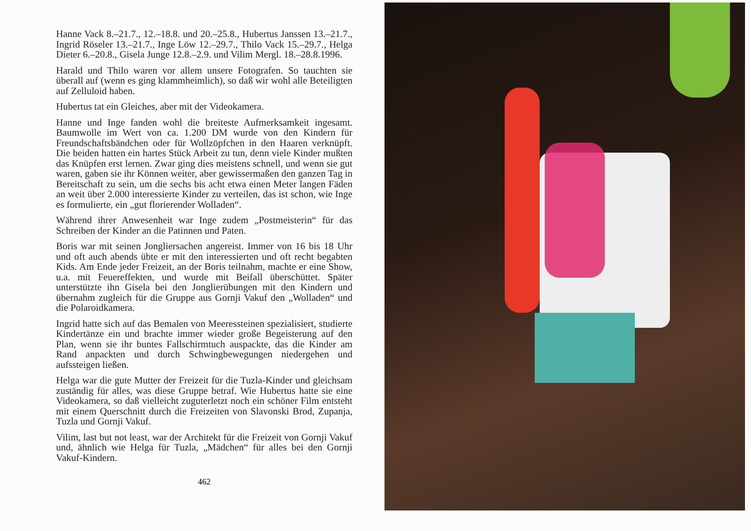Hanne Vack 8.–21.7., 12.–18.8. und 20.–25.8., Hubertus Janssen 13.–21.7., Ingrid Röseler 13.–21.7., Inge Löw 12.–29.7., Thilo Vack 15.–29.7., Helga Dieter 6.–20.8., Gisela Junge 12.8.–2.9. und Vilim Mergl. 18.–28.8.1996.
Harald und Thilo waren vor allem unsere Fotografen. So tauchten sie überall auf (wenn es ging klammheimlich), so daß wir wohl alle Beteiligten auf Zelluloid haben.
Hubertus tat ein Gleiches, aber mit der Videokamera.
Hanne und Inge fanden wohl die breiteste Aufmerksamkeit ingesamt. Baumwolle im Wert von ca. 1.200 DM wurde von den Kindern für Freundschaftsbändchen oder für Wollzöpfchen in den Haaren verknüpft. Die beiden hatten ein hartes Stück Arbeit zu tun, denn viele Kinder mußten das Knüpfen erst lernen. Zwar ging dies meistens schnell, und wenn sie gut waren, gaben sie ihr Können weiter, aber gewissermaßen den ganzen Tag in Bereitschaft zu sein, um die sechs bis acht etwa einen Meter langen Fäden an weit über 2.000 interessierte Kinder zu verteilen, das ist schon, wie Inge es formulierte, ein „gut florierender Wolladen“.
Während ihrer Anwesenheit war Inge zudem „Postmeisterin“ für das Schreiben der Kinder an die Patinnen und Paten.
Boris war mit seinen Jongliersachen angereist. Immer von 16 bis 18 Uhr und oft auch abends übte er mit den interessierten und oft recht begabten Kids. Am Ende jeder Freizeit, an der Boris teilnahm, machte er eine Show, u.a. mit Feuereffekten, und wurde mit Beifall überschüttet. Später unterstützte ihn Gisela bei den Jonglierübungen mit den Kindern und übernahm zugleich für die Gruppe aus Gornji Vakuf den „Wolladen“ und die Polaroidkamera.
Ingrid hatte sich auf das Bemalen von Meeressteinen spezialisiert, studierte Kindertänze ein und brachte immer wieder große Begeisterung auf den Plan, wenn sie ihr buntes Fallschirmtuch auspackte, das die Kinder am Rand anpackten und durch Schwingbewegungen niedergehen und aufssteigen ließen.
Helga war die gute Mutter der Freizeit für die Tuzla-Kinder und gleichsam zuständig für alles, was diese Gruppe betraf. Wie Hubertus hatte sie eine Videokamera, so daß vielleicht zuguterletzt noch ein schöner Film entsteht mit einem Querschnitt durch die Freizeiten von Slavonski Brod, Zupanja, Tuzla und Gornji Vakuf.
Vilim, last but not least, war der Architekt für die Freizeit von Gornji Vakuf und, ähnlich wie Helga für Tuzla, „Mädchen“ für alles bei den Gornji Vakuf-Kindern.
462